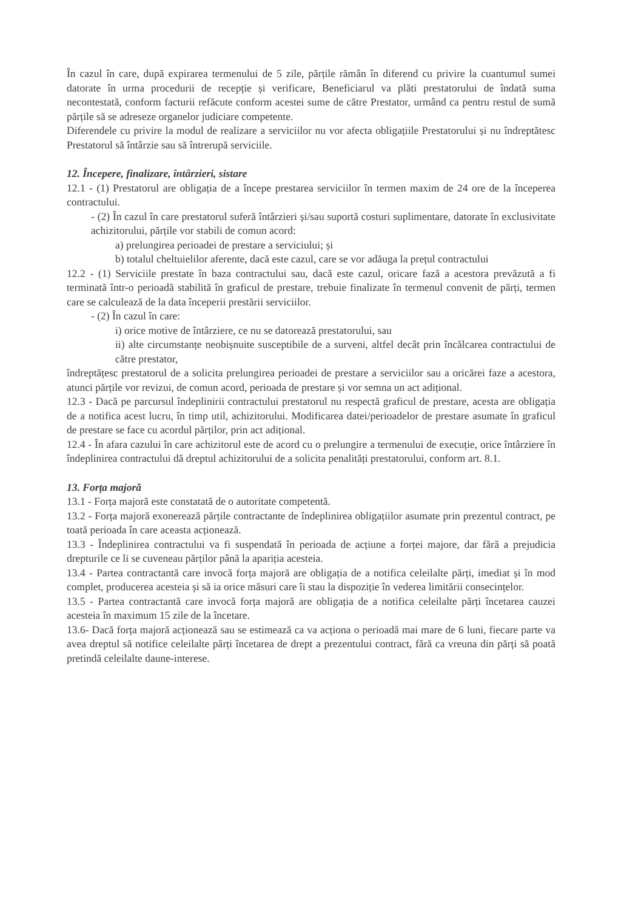În cazul în care, după expirarea termenului de 5 zile, părțile rămân în diferend cu privire la cuantumul sumei datorate în urma procedurii de recepție și verificare, Beneficiarul va plăti prestatorului de îndată suma necontestată, conform facturii refăcute conform acestei sume de către Prestator, urmând ca pentru restul de sumă părțile să se adreseze organelor judiciare competente.
Diferendele cu privire la modul de realizare a serviciilor nu vor afecta obligațiile Prestatorului și nu îndreptătesc Prestatorul să întârzie sau să întrerupă serviciile.
12. Începere, finalizare, întârzieri, sistare
12.1 - (1) Prestatorul are obligația de a începe prestarea serviciilor în termen maxim de 24 ore de la începerea contractului.
- (2) În cazul în care prestatorul suferă întârzieri și/sau suportă costuri suplimentare, datorate în exclusivitate achizitorului, părțile vor stabili de comun acord:
a) prelungirea perioadei de prestare a serviciului; și
b) totalul cheltuielilor aferente, dacă este cazul, care se vor adăuga la prețul contractului
12.2 - (1) Serviciile prestate în baza contractului sau, dacă este cazul, oricare fază a acestora prevăzută a fi terminată într-o perioadă stabilită în graficul de prestare, trebuie finalizate în termenul convenit de părți, termen care se calculează de la data începerii prestării serviciilor.
- (2) În cazul în care:
i) orice motive de întârziere, ce nu se datorează prestatorului, sau
ii) alte circumstanțe neobișnuite susceptibile de a surveni, altfel decât prin încălcarea contractului de către prestator,
îndreptățesc prestatorul de a solicita prelungirea perioadei de prestare a serviciilor sau a oricărei faze a acestora, atunci părțile vor revizui, de comun acord, perioada de prestare și vor semna un act adițional.
12.3 - Dacă pe parcursul îndeplinirii contractului prestatorul nu respectă graficul de prestare, acesta are obligația de a notifica acest lucru, în timp util, achizitorului. Modificarea datei/perioadelor de prestare asumate în graficul de prestare se face cu acordul părților, prin act adițional.
12.4 - În afara cazului în care achizitorul este de acord cu o prelungire a termenului de execuție, orice întârziere în îndeplinirea contractului dă dreptul achizitorului de a solicita penalități prestatorului, conform art. 8.1.
13. Forța majoră
13.1 - Forța majoră este constatată de o autoritate competentă.
13.2 - Forța majoră exonerează părțile contractante de îndeplinirea obligațiilor asumate prin prezentul contract, pe toată perioada în care aceasta acționează.
13.3 - Îndeplinirea contractului va fi suspendată în perioada de acțiune a forței majore, dar fără a prejudicia drepturile ce li se cuveneau părților până la apariția acesteia.
13.4 - Partea contractantă care invocă forța majoră are obligația de a notifica celeilalte părți, imediat și în mod complet, producerea acesteia și să ia orice măsuri care îi stau la dispoziție în vederea limitării consecințelor.
13.5 - Partea contractantă care invocă forța majoră are obligația de a notifica celeilalte părți încetarea cauzei acesteia în maximum 15 zile de la încetare.
13.6- Dacă forța majoră acționează sau se estimează ca va acționa o perioadă mai mare de 6 luni, fiecare parte va avea dreptul să notifice celeilalte părți încetarea de drept a prezentului contract, fără ca vreuna din părți să poată pretindă celeilalte daune-interese.